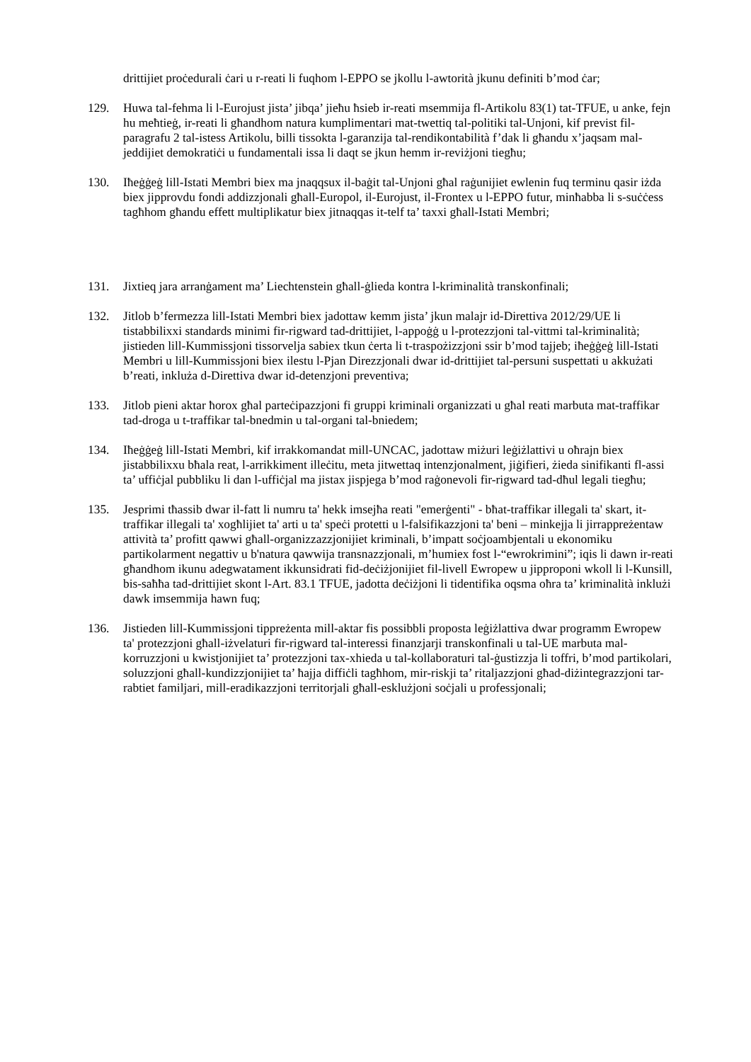drittijiet proċedurali ċari u r-reati li fuqhom l-EPPO se jkollu l-awtorità jkunu definiti b’mod ċar;
129. Huwa tal-fehma li l-Eurojust jista’ jibqa’ jieħu ħsieb ir-reati msemmija fl-Artikolu 83(1) tat-TFUE, u anke, fejn hu meħtieġ, ir-reati li għandhom natura kumplimentari mat-twettiq tal-politiki tal-Unjoni, kif previst fil-paragrafu 2 tal-istess Artikolu, billi tissokta l-garanzija tal-rendikontabilità f’dak li għandu x’jaqsam mal-jeddijiet demokratiċi u fundamentali issa li daqt se jkun hemm ir-reviżjoni tiegħu;
130. Iħeġġeġ lill-Istati Membri biex ma jnaqqsux il-baġit tal-Unjoni għal raġunijiet ewlenin fuq terminu qasir iżda biex jipprovdu fondi addizzjonali għall-Europol, il-Eurojust, il-Frontex u l-EPPO futur, minħabba li s-suċċess tagħhom għandu effett multiplikatur biex jitnaqqas it-telf ta’ taxxi għall-Istati Membri;
131. Jixtieq jara arranġament ma’ Liechtenstein għall-ġlieda kontra l-kriminalità transkonfinali;
132. Jitlob b’fermezza lill-Istati Membri biex jadottaw kemm jista’ jkun malajr id-Direttiva 2012/29/UE li tistabbilixxi standards minimi fir-rigward tad-drittijiet, l-appoġġ u l-protezzjoni tal-vittmi tal-kriminalità; jistieden lill-Kummissjoni tissorvelja sabiex tkun ċerta li t-traspożizzjoni ssir b’mod tajjeb; iħeġġeġ lill-Istati Membri u lill-Kummissjoni biex ilestu l-Pjan Direzzjonali dwar id-drittijiet tal-persuni suspettati u akkużati b’reati, inkluża d-Direttiva dwar id-detenzjoni preventiva;
133. Jitlob pieni aktar ħorox għal parteċipazzjoni fi gruppi kriminali organizzati u għal reati marbuta mat-traffikar tad-droga u t-traffikar tal-bnedmin u tal-organi tal-bniedem;
134. Iħeġġeġ lill-Istati Membri, kif irrakkomandat mill-UNCAC, jadottaw miżuri leġiżlattivi u oħrajn biex jistabbilixxu bħala reat, l-arrikkiment illeċitu, meta jitwettaq intenzjonalment, jiġifieri, żieda sinifikanti fl-assi ta’ uffiċjal pubbliku li dan l-uffiċjal ma jistax jispjega b’mod raġonevoli fir-rigward tad-dħul legali tiegħu;
135. Jesprimi tħassib dwar il-fatt li numru ta' hekk imsejħa reati "emerġenti" - bħat-traffikar illegali ta' skart, it-traffikar illegali ta' xogħlijiet ta' arti u ta' speċi protetti u l-falsifikazzjoni ta' beni – minkejja li jirrappreżentaw attività ta’ profitt qawwi għall-organizzazzjonijiet kriminali, b’impatt soċjoambjentali u ekonomiku partikolarment negattiv u b'natura qawwija transnazzjonali, m’humiex fost l-“ewrokrimini”; iqis li dawn ir-reati għandhom ikunu adegwatament ikkunsidrati fid-deċiżjonijiet fil-livell Ewropew u jipproponi wkoll li l-Kunsill, bis-saħħa tad-drittijiet skont l-Art. 83.1 TFUE, jadotta deċiżjoni li tidentifika oqsma oħra ta’ kriminalità inklużi dawk imsemmija hawn fuq;
136. Jistieden lill-Kummissjoni tippreżenta mill-aktar fis possibbli proposta leġiżlattiva dwar programm Ewropew ta' protezzjoni għall-iżvelaturi fir-rigward tal-interessi finanzjarji transkonfinali u tal-UE marbuta mal-korruzzjoni u kwistjonijiet ta’ protezzjoni tax-xhieda u tal-kollaboraturi tal-ġustizzja li toffri, b’mod partikolari, soluzzjoni għall-kundizzjonijiet ta’ ħajja diffiċli tagħhom, mir-riskji ta’ ritaljazzjoni għad-diżintegrazzjoni tar-rabtiet familjari, mill-eradikazzjoni territorjali għall-esklużjoni soċjali u professjonali;